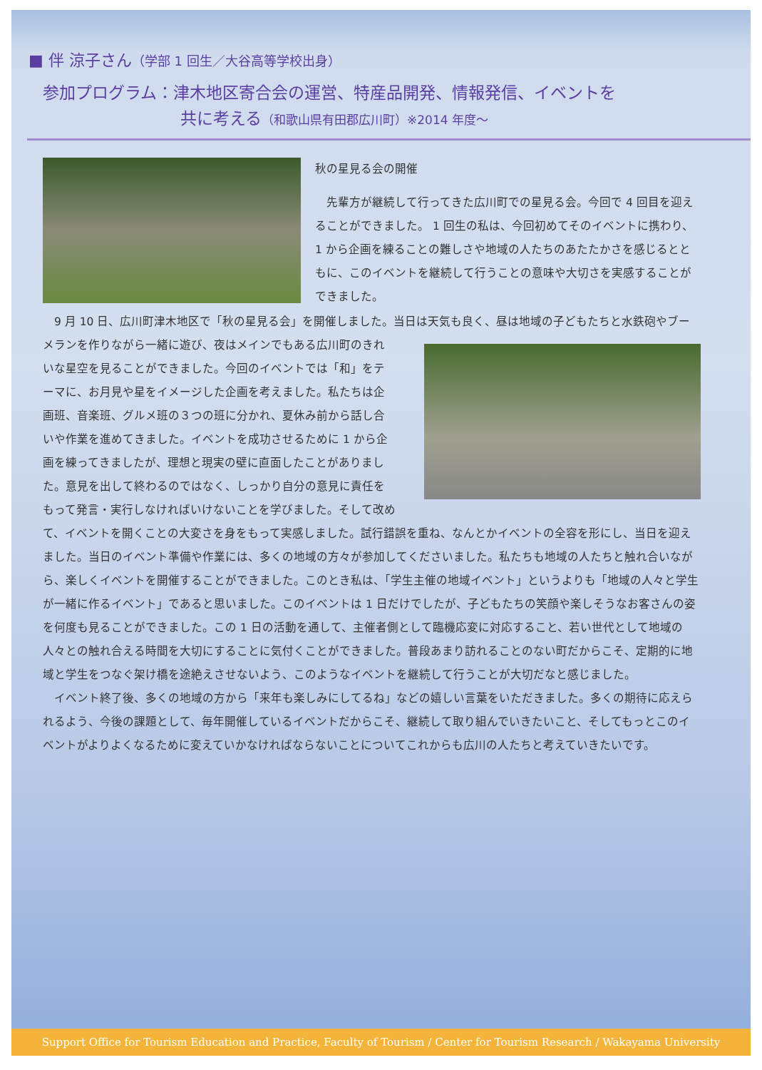■ 伴 涼子さん（学部 1 回生／大谷高等学校出身）
参加プログラム：津木地区寄合会の運営、特産品開発、情報発信、イベントを
共に考える（和歌山県有田郡広川町）※2014 年度〜
秋の星見る会の開催
　先輩方が継続して行ってきた広川町での星見る会。今回で 4 回目を迎えることができました。 1 回生の私は、今回初めてそのイベントに携わり、 1 から企画を練ることの難しさや地域の人たちのあたたかさを感じるとともに、このイベントを継続して行うことの意味や大切さを実感することができました。
　9 月 10 日、広川町津木地区で「秋の星見る会」を開催しました。当日は天気も良く、昼は地域の子どもたちと水鉄 砲やブーメランを作りながら一緒に遊び、夜はメインでもある広川町のきれいな星空を見ることができました。今回のイベントでは「和」をテーマに、お月見や星をイメージした企画を考えました。私たちは企画班、音楽班、グルメ班の３つの班に分かれ、夏休み前から話し合いや作業を進めてきました。イベントを成功させるために 1 から企画を練ってきましたが、理想と現実の壁に直面したことがありました。意見を出して終わるのではなく、しっかり自分の意見に責任をもって発言・実行しなければいけないことを学びました。そして改めて、イベントを開くことの大変さを身をもって実感しました。試行錯誤を重ね、なんとかイベントの全容を形にし、当日を迎えました。当日のイベント準備や作業には、多くの地域の方々が参加してくださいました。私たちも地域の人たちと触れ合いながら、楽しくイベントを開催することができました。このとき私は、「学生主催の地域イベント」というよりも「地域の人々と学生が一緒に作るイベント」であると思いました。このイベントは 1 日だけでしたが、子どもたちの笑顔や楽しそうなお客さんの姿を何度も見ることができました。この 1 日の活動を通して、主催者側として臨機応変に対応すること、若い世代として地域の人々との触れ合える時間を大切にすることに気付くことができました。普段あまり訪れることのない町だからこそ、定期的に地域と学生をつなぐ架け橋を途絶えさせないよう、このようなイベントを継続して行うことが大切だなと感じました。
　イベント終了後、多くの地域の方から「来年も楽しみにしてるね」などの嬉しい言葉をいただきました。多くの期待に応えられるよう、今後の課題として、毎年開催しているイベントだからこそ、継続して取り組んでいきたいこと、そしてもっとこのイベントがよりよくなるために変えていかなければならないことについてこれからも広川の人たちと考えていきたいです。
Support Office for Tourism Education and Practice, Faculty of Tourism / Center for Tourism Research / Wakayama University